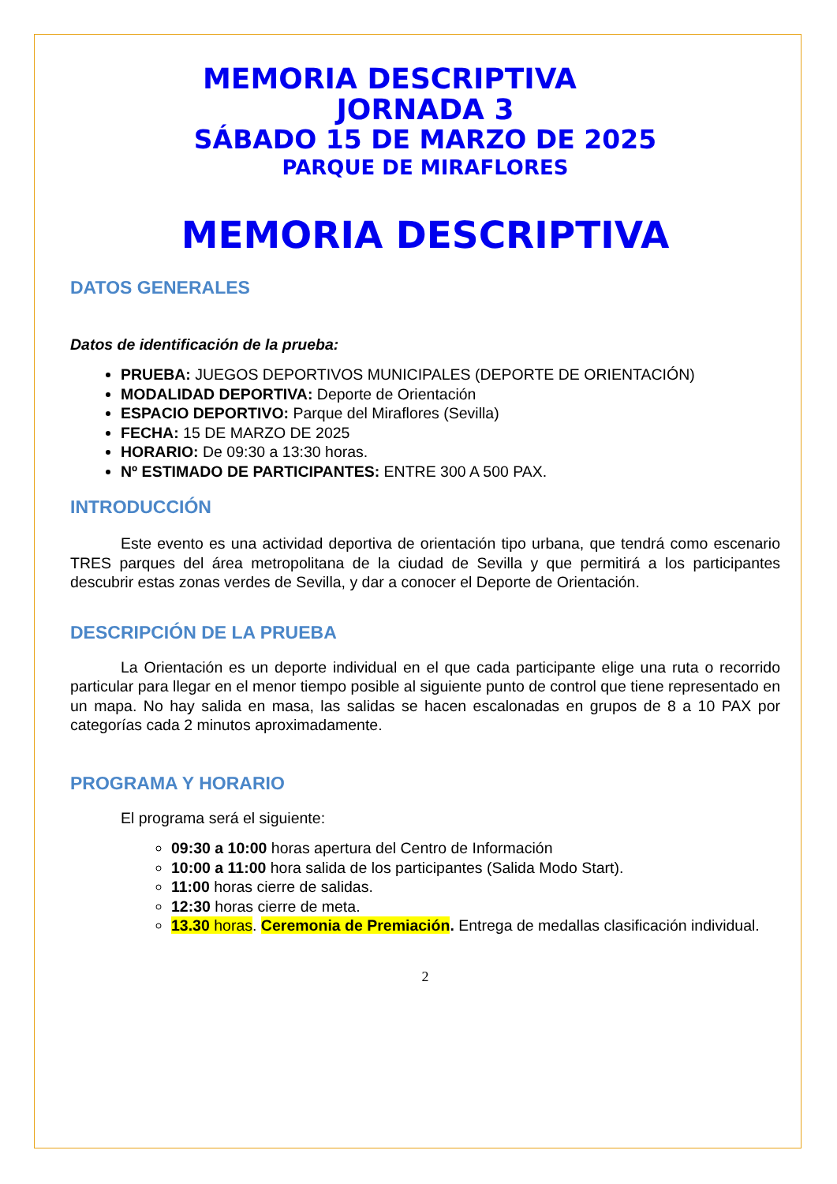MEMORIA DESCRIPTIVA
JORNADA 3
SÁBADO 15 DE MARZO DE 2025
PARQUE DE MIRAFLORES
MEMORIA DESCRIPTIVA
DATOS GENERALES
Datos de identificación de la prueba:
PRUEBA: JUEGOS DEPORTIVOS MUNICIPALES (DEPORTE DE ORIENTACIÓN)
MODALIDAD DEPORTIVA: Deporte de Orientación
ESPACIO DEPORTIVO: Parque del Miraflores (Sevilla)
FECHA: 15 DE MARZO DE 2025
HORARIO: De 09:30 a 13:30 horas.
Nº ESTIMADO DE PARTICIPANTES: ENTRE 300 A 500 PAX.
INTRODUCCIÓN
Este evento es una actividad deportiva de orientación tipo urbana, que tendrá como escenario TRES parques del área metropolitana de la ciudad de Sevilla y que permitirá a los participantes descubrir estas zonas verdes de Sevilla, y dar a conocer el Deporte de Orientación.
DESCRIPCIÓN DE LA PRUEBA
La Orientación es un deporte individual en el que cada participante elige una ruta o recorrido particular para llegar en el menor tiempo posible al siguiente punto de control que tiene representado en un mapa. No hay salida en masa, las salidas se hacen escalonadas en grupos de 8 a 10 PAX por categorías cada 2 minutos aproximadamente.
PROGRAMA Y HORARIO
El programa será el siguiente:
09:30 a 10:00 horas apertura del Centro de Información
10:00 a 11:00 hora salida de los participantes (Salida Modo Start).
11:00 horas cierre de salidas.
12:30 horas cierre de meta.
13.30 horas. Ceremonia de Premiación. Entrega de medallas clasificación individual.
2